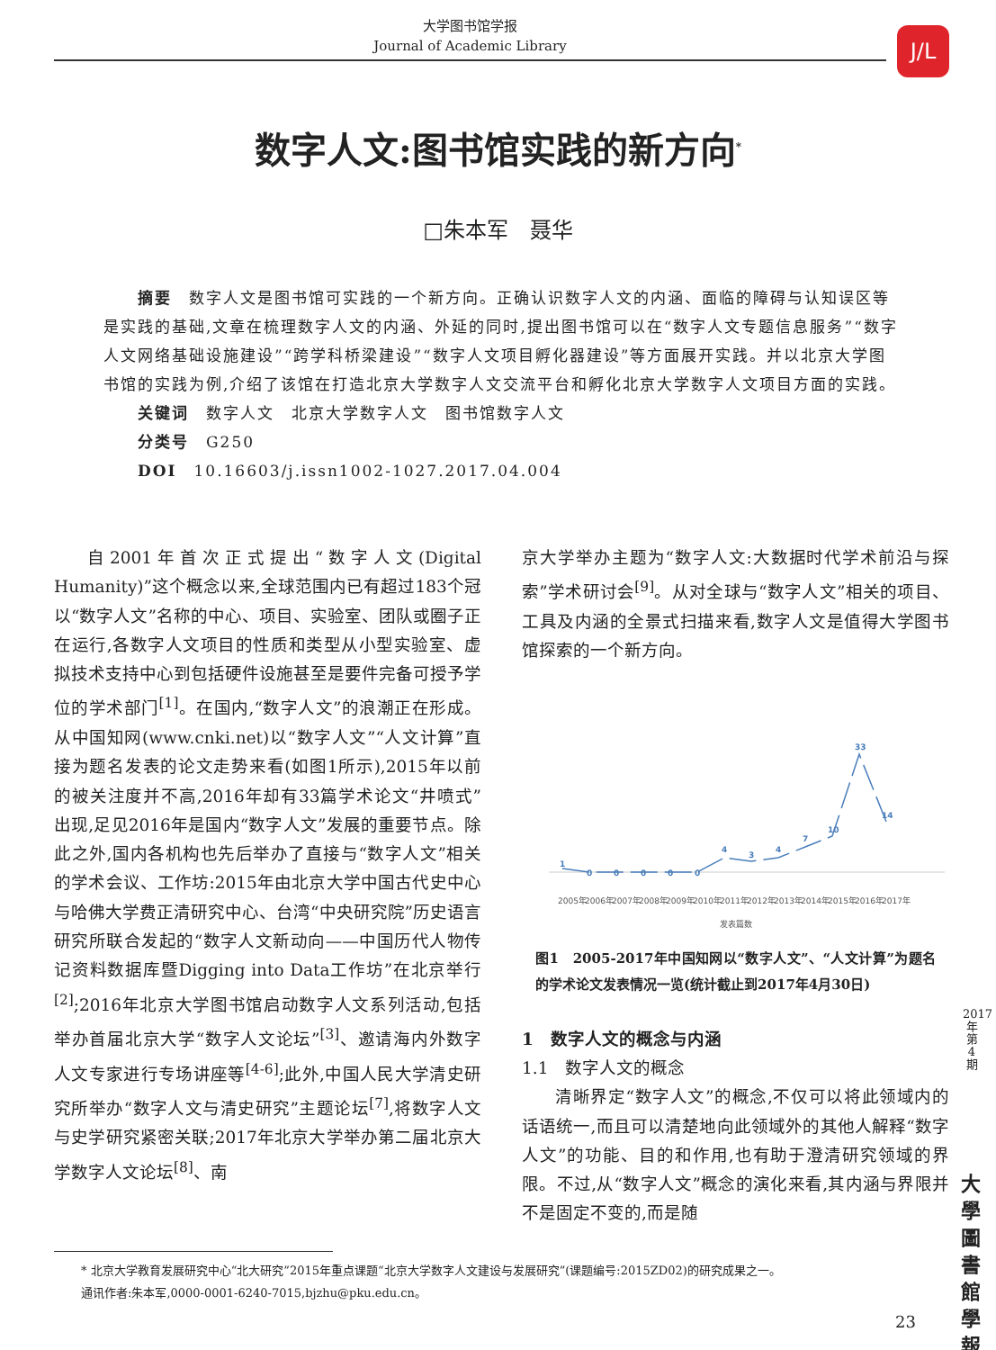大学图书馆学报
Journal of Academic Library
J/L
数字人文:图书馆实践的新方向<sup>*</sup>
□朱本军　聂华
　　摘要　数字人文是图书馆可实践的一个新方向。正确认识数字人文的内涵、面临的障碍与认知误区等是实践的基础,文章在梳理数字人文的内涵、外延的同时,提出图书馆可以在“数字人文专题信息服务”“数字人文网络基础设施建设”“跨学科桥梁建设”“数字人文项目孵化器建设”等方面展开实践。并以北京大学图书馆的实践为例,介绍了该馆在打造北京大学数字人文交流平台和孵化北京大学数字人文项目方面的实践。
　　关键词　数字人文　北京大学数字人文　图书馆数字人文
　　分类号　G250
　　DOI　10.16603/j.issn1002-1027.2017.04.004
自2001年首次正式提出“数字人文(Digital Humanity)”这个概念以来,全球范围内已有超过183个冠以“数字人文”名称的中心、项目、实验室、团队或圈子正在运行,各数字人文项目的性质和类型从小型实验室、虚拟技术支持中心到包括硬件设施甚至是要件完备可授予学位的学术部门<sup>[1]</sup>。在国内,“数字人文”的浪潮正在形成。从中国知网(www.cnki.net)以“数字人文”“人文计算”直接为题名发表的论文走势来看(如图1所示),2015年以前的被关注度并不高,2016年却有33篇学术论文“井喷式”出现,足见2016年是国内“数字人文”发展的重要节点。除此之外,国内各机构也先后举办了直接与“数字人文”相关的学术会议、工作坊:2015年由北京大学中国古代史中心与哈佛大学费正清研究中心、台湾“中央研究院”历史语言研究所联合发起的“数字人文新动向——中国历代人物传记资料数据库暨Digging into Data工作坊”在北京举行<sup>[2]</sup>;2016年北京大学图书馆启动数字人文系列活动,包括举办首届北京大学“数字人文论坛”<sup>[3]</sup>、邀请海内外数字人文专家进行专场讲座等<sup>[4-6]</sup>;此外,中国人民大学清史研究所举办“数字人文与清史研究”主题论坛<sup>[7]</sup>,将数字人文与史学研究紧密关联;2017年北京大学举办第二届北京大学数字人文论坛<sup>[8]</sup>、南
京大学举办主题为“数字人文:大数据时代学术前沿与探索”学术研讨会<sup>[9]</sup>。从对全球与“数字人文”相关的项目、工具及内涵的全景式扫描来看,数字人文是值得大学图书馆探索的一个新方向。
1
0
0
0
0
0
4
3
4
7
10
33
14
2005年
2006年
2007年
2008年
2009年
2010年
2011年
2012年
2013年
2014年
2015年
2016年
2017年
发表篇数
图1　2005-2017年中国知网以“数字人文”、“人文计算”为题名的学术论文发表情况一览(统计截止到2017年4月30日)
1　数字人文的概念与内涵
1.1　数字人文的概念
清晰界定“数字人文”的概念,不仅可以将此领域内的话语统一,而且可以清楚地向此领域外的其他人解释“数字人文”的功能、目的和作用,也有助于澄清研究领域的界限。不过,从“数字人文”概念的演化来看,其内涵与界限并不是固定不变的,而是随
2017年第4期
大學圖書館學報
* 北京大学教育发展研究中心“北大研究”2015年重点课题“北京大学数字人文建设与发展研究”(课题编号:2015ZD02)的研究成果之一。
通讯作者:朱本军,0000-0001-6240-7015,bjzhu@pku.edu.cn。
23